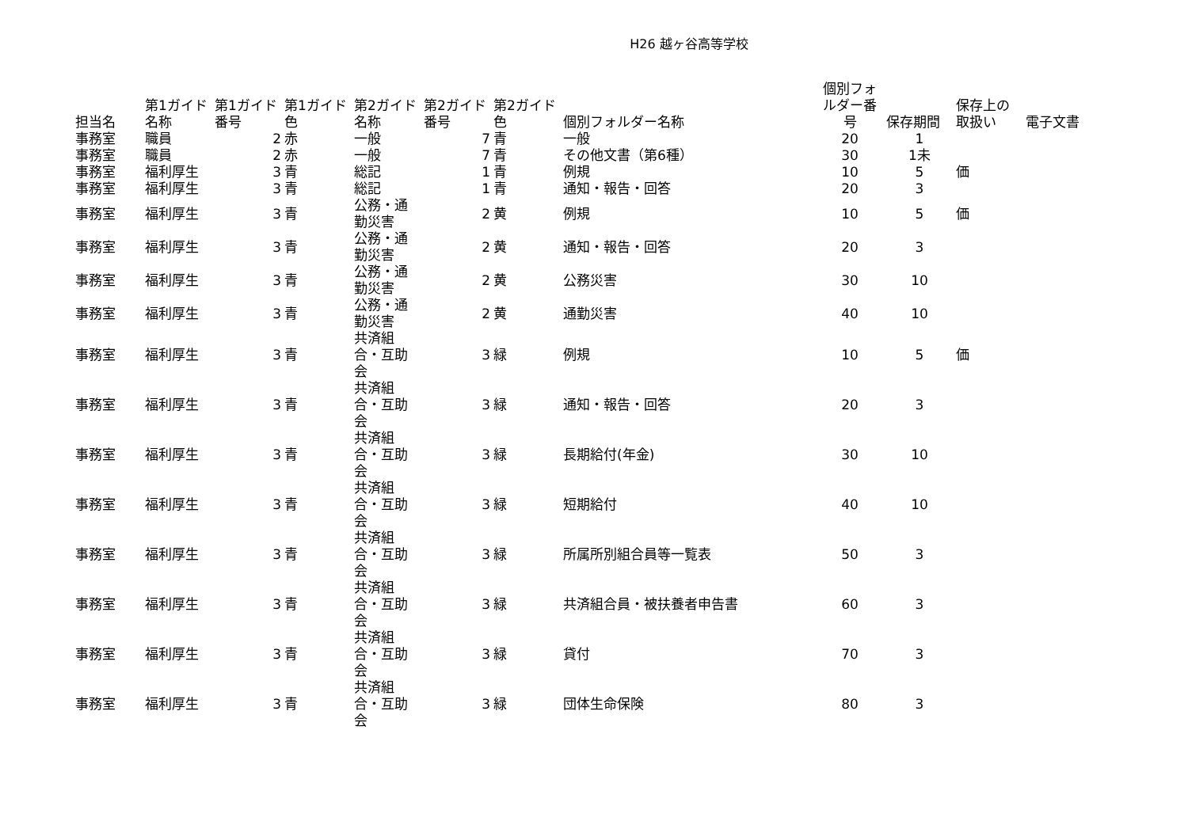H26 越ヶ谷高等学校
| 担当名 | 第1ガイド名称 | 第1ガイド番号 | 第1ガイド色 | 第2ガイド名称 | 第2ガイド番号 | 第2ガイド色 | 個別フォルダー名称 | 個別フォルダー番号 | 保存期間 | 保存上の取扱い | 電子文書 |
| --- | --- | --- | --- | --- | --- | --- | --- | --- | --- | --- | --- |
| 事務室 | 職員 | 2 | 赤 | 一般 | 7 | 青 | 一般 | 20 | 1 | | |
| 事務室 | 職員 | 2 | 赤 | 一般 | 7 | 青 | その他文書（第6種） | 30 | 1未 | | |
| 事務室 | 福利厚生 | 3 | 青 | 総記 | 1 | 青 | 例規 | 10 | 5 | 価 | |
| 事務室 | 福利厚生 | 3 | 青 | 総記 | 1 | 青 | 通知・報告・回答 | 20 | 3 | | |
| 事務室 | 福利厚生 | 3 | 青 | 公務・通勤災害 | 2 | 黄 | 例規 | 10 | 5 | 価 | |
| 事務室 | 福利厚生 | 3 | 青 | 公務・通勤災害 | 2 | 黄 | 通知・報告・回答 | 20 | 3 | | |
| 事務室 | 福利厚生 | 3 | 青 | 公務・通勤災害 | 2 | 黄 | 公務災害 | 30 | 10 | | |
| 事務室 | 福利厚生 | 3 | 青 | 公務・通勤災害 | 2 | 黄 | 通勤災害 | 40 | 10 | | |
| 事務室 | 福利厚生 | 3 | 青 | 共済組合・互助会 | 3 | 緑 | 例規 | 10 | 5 | 価 | |
| 事務室 | 福利厚生 | 3 | 青 | 共済組合・互助会 | 3 | 緑 | 通知・報告・回答 | 20 | 3 | | |
| 事務室 | 福利厚生 | 3 | 青 | 共済組合・互助会 | 3 | 緑 | 長期給付(年金) | 30 | 10 | | |
| 事務室 | 福利厚生 | 3 | 青 | 共済組合・互助会 | 3 | 緑 | 短期給付 | 40 | 10 | | |
| 事務室 | 福利厚生 | 3 | 青 | 共済組合・互助会 | 3 | 緑 | 所属所別組合員等一覧表 | 50 | 3 | | |
| 事務室 | 福利厚生 | 3 | 青 | 共済組合・互助会 | 3 | 緑 | 共済組合員・被扶養者申告書 | 60 | 3 | | |
| 事務室 | 福利厚生 | 3 | 青 | 共済組合・互助会 | 3 | 緑 | 貸付 | 70 | 3 | | |
| 事務室 | 福利厚生 | 3 | 青 | 共済組合・互助会 | 3 | 緑 | 団体生命保険 | 80 | 3 | | |